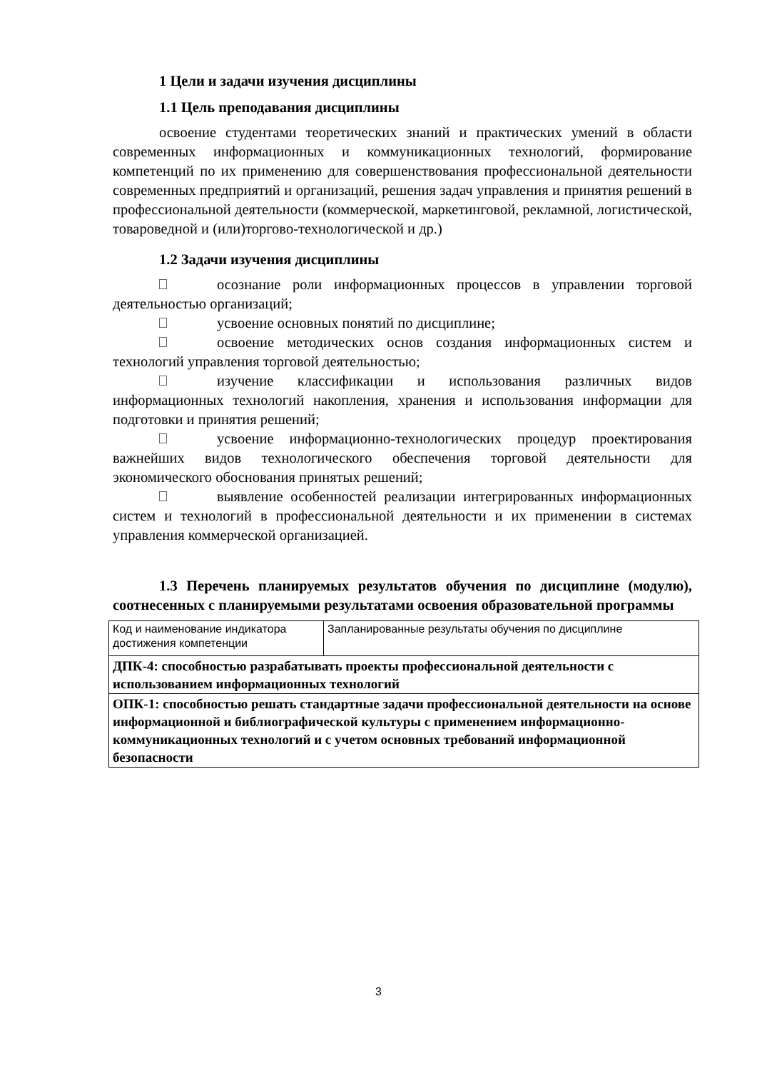1 Цели и задачи изучения дисциплины
1.1 Цель преподавания дисциплины
освоение студентами теоретических знаний и практических умений в области современных информационных и коммуникационных технологий, формирование компетенций по их применению для совершенствования профессиональной деятельности современных предприятий и организаций, решения задач управления и принятия решений в профессиональной деятельности (коммерческой, маркетинговой, рекламной, логистической, товароведной и (или)торгово-технологической и др.)
1.2 Задачи изучения дисциплины
осознание роли информационных процессов в управлении торговой деятельностью организаций;
усвоение основных понятий по дисциплине;
освоение методических основ создания информационных систем и технологий управления торговой деятельностью;
изучение классификации и использования различных видов информационных технологий накопления, хранения и использования информации для подготовки и принятия решений;
усвоение информационно-технологических процедур проектирования важнейших видов технологического обеспечения торговой деятельности для экономического обоснования принятых решений;
выявление особенностей реализации интегрированных информационных систем и технологий в профессиональной деятельности и их применении в системах управления коммерческой организацией.
1.3 Перечень планируемых результатов обучения по дисциплине (модулю), соотнесенных с планируемыми результатами освоения образовательной программы
| Код и наименование индикатора достижения компетенции | Запланированные результаты обучения по дисциплине |
| ДПК-4: способностью разрабатывать проекты профессиональной деятельности с использованием информационных технологий | |
| ОПК-1: способностью решать стандартные задачи профессиональной деятельности на основе информационной и библиографической культуры с применением информационно-коммуникационных технологий и с учетом основных требований информационной безопасности | |
3